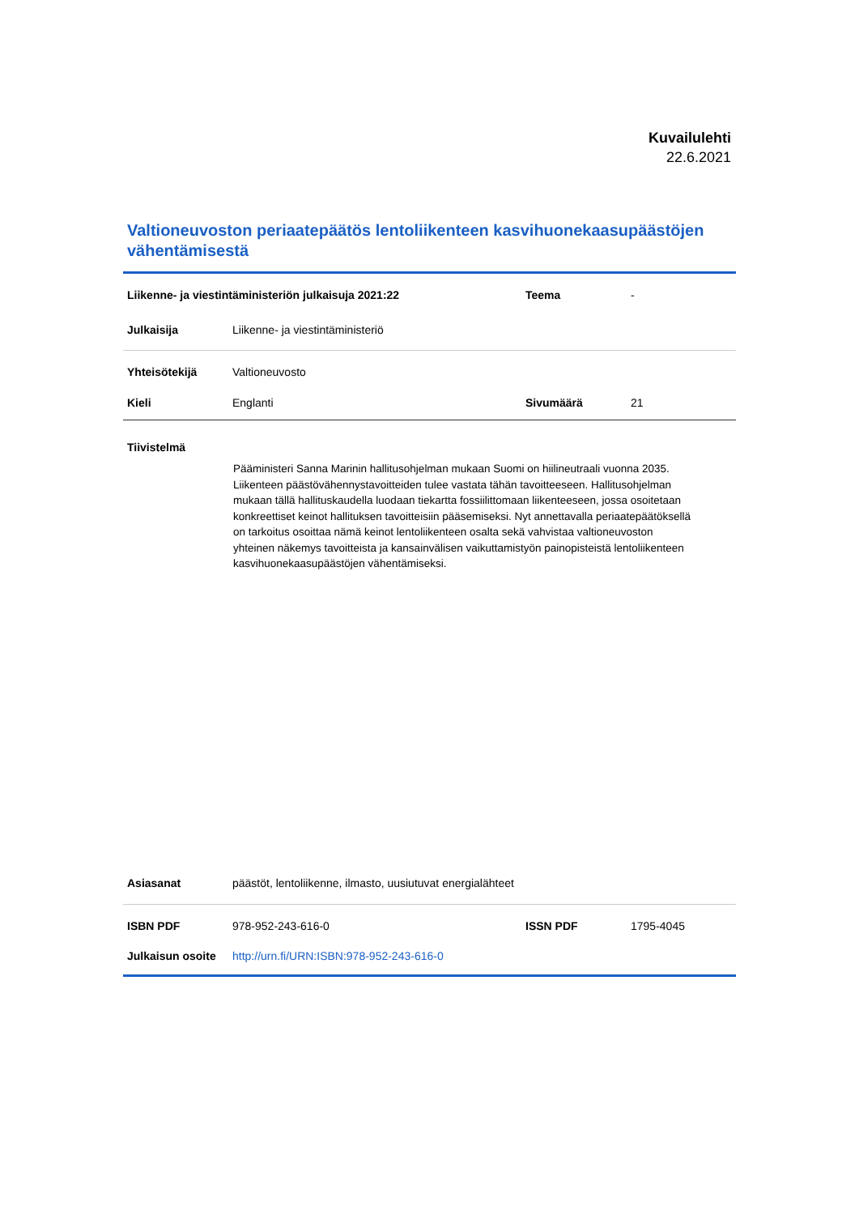Kuvailulehti
22.6.2021
Valtioneuvoston periaatepäätös lentoliikenteen kasvihuonekaasupäästöjen vähentämisestä
| Liikenne- ja viestintäministeriön julkaisuja 2021:22 | | Teema | - |
| Julkaisija | Liikenne- ja viestintäministeriö | | |
| Yhteisötekijä | Valtioneuvosto | | |
| Kieli | Englanti | Sivumäärä | 21 |
Tiivistelmä
Pääministeri Sanna Marinin hallitusohjelman mukaan Suomi on hiilineutraali vuonna 2035. Liikenteen päästövähennystavoitteiden tulee vastata tähän tavoitteeseen. Hallitusohjelman mukaan tällä hallituskaudella luodaan tiekartta fossiilittomaan liikenteeseen, jossa osoitetaan konkreettiset keinot hallituksen tavoitteisiin pääsemiseksi. Nyt annettavalla periaatepäätöksellä on tarkoitus osoittaa nämä keinot lentoliikenteen osalta sekä vahvistaa valtioneuvoston yhteinen näkemys tavoitteista ja kansainvälisen vaikuttamistyön painopisteistä lentoliikenteen kasvihuonekaasupäästöjen vähentämiseksi.
| Asiasanat | päästöt, lentoliikenne, ilmasto, uusiutuvat energialähteet | | |
| ISBN PDF | 978-952-243-616-0 | ISSN PDF | 1795-4045 |
| Julkaisun osoite | http://urn.fi/URN:ISBN:978-952-243-616-0 | | |